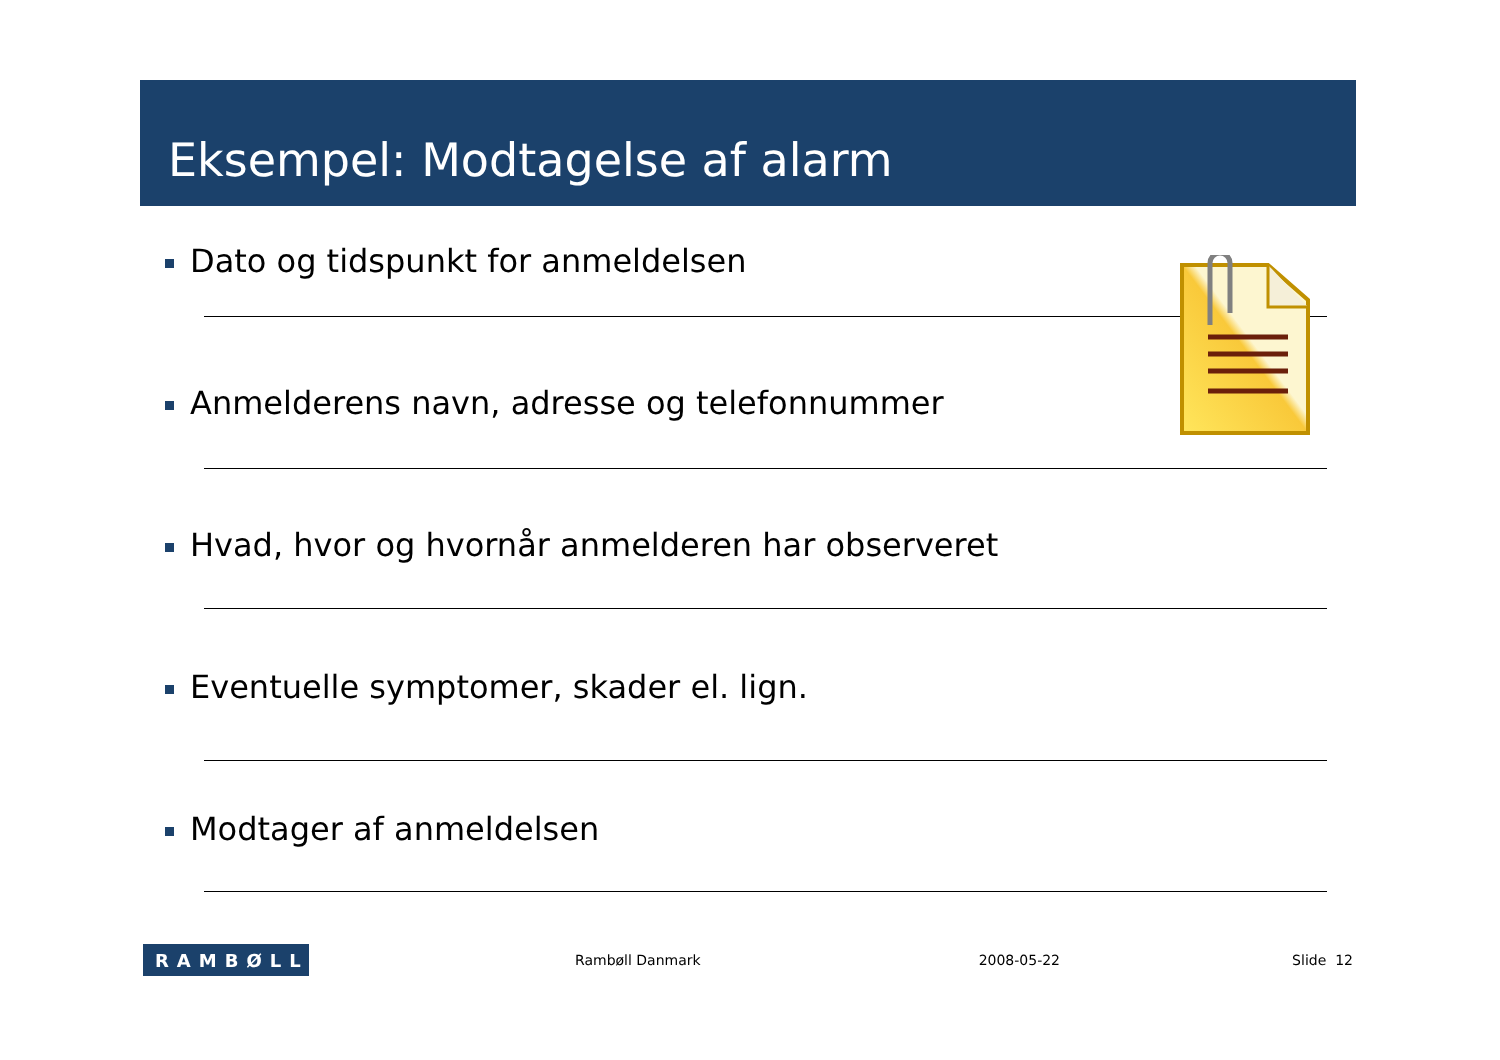Eksempel: Modtagelse af alarm
Dato og tidspunkt for anmeldelsen
Anmelderens navn, adresse og telefonnummer
Hvad, hvor og hvornår anmelderen har observeret
Eventuelle symptomer, skader el. lign.
Modtager af anmeldelsen
RAMBØLL
Rambøll Danmark 2008-05-22 Slide 12